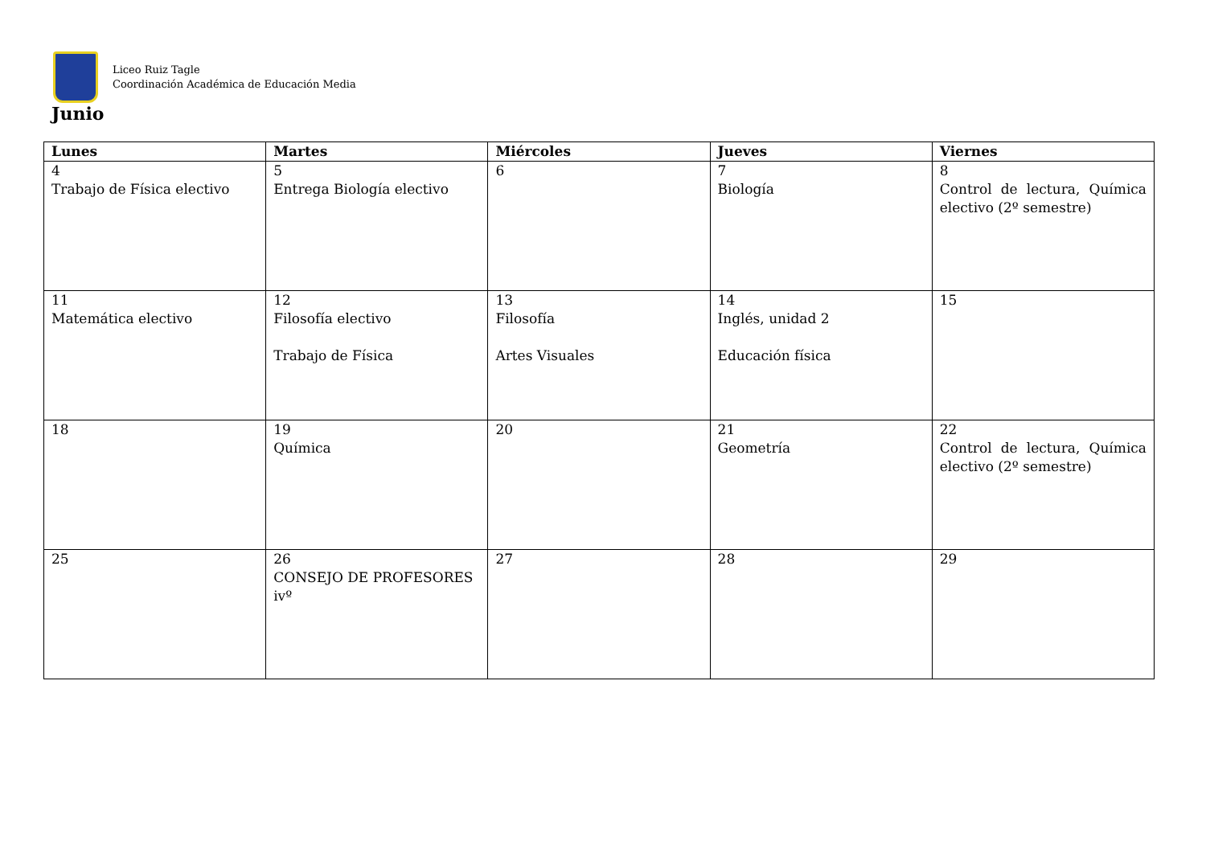Liceo Ruiz Tagle
Coordinación Académica de Educación Media
Junio
| Lunes | Martes | Miércoles | Jueves | Viernes |
| --- | --- | --- | --- | --- |
| 4 Trabajo de Física electivo | 5 Entrega Biología electivo | 6 | 7 Biología | 8 Control de lectura, Química electivo (2º semestre) |
| 11 Matemática electivo | 12 Filosofía electivo Trabajo de Física | 13 Filosofía Artes Visuales | 14 Inglés, unidad 2 Educación física | 15 |
| 18 | 19 Química | 20 | 21 Geometría | 22 Control de lectura, Química electivo (2º semestre) |
| 25 | 26 CONSEJO DE PROFESORES ivº | 27 | 28 | 29 |